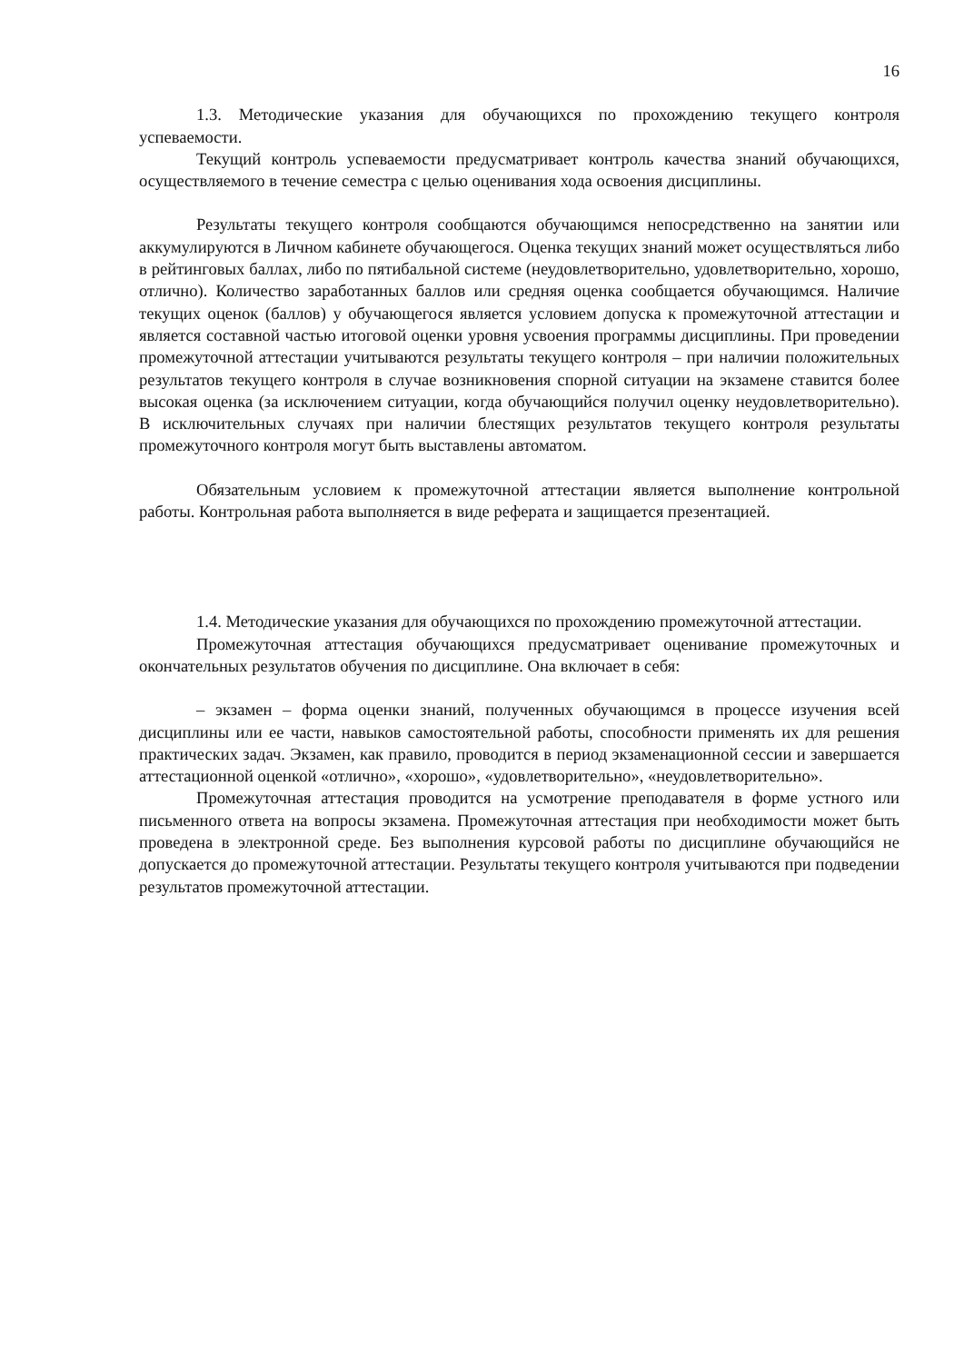16
1.3. Методические указания для обучающихся по прохождению текущего контроля успеваемости.
Текущий контроль успеваемости предусматривает контроль качества знаний обучающихся, осуществляемого в течение семестра с целью оценивания хода освоения дисциплины.
Результаты текущего контроля сообщаются обучающимся непосредственно на занятии или аккумулируются в Личном кабинете обучающегося. Оценка текущих знаний может осуществляться либо в рейтинговых баллах, либо по пятибальной системе (неудовлетворительно, удовлетворительно, хорошо, отлично). Количество заработанных баллов или средняя оценка сообщается обучающимся. Наличие текущих оценок (баллов) у обучающегося является условием допуска к промежуточной аттестации и является составной частью итоговой оценки уровня усвоения программы дисциплины. При проведении промежуточной аттестации учитываются результаты текущего контроля – при наличии положительных результатов текущего контроля в случае возникновения спорной ситуации на экзамене ставится более высокая оценка (за исключением ситуации, когда обучающийся получил оценку неудовлетворительно). В исключительных случаях при наличии блестящих результатов текущего контроля результаты промежуточного контроля могут быть выставлены автоматом.
Обязательным условием к промежуточной аттестации является выполнение контрольной работы. Контрольная работа выполняется в виде реферата и защищается презентацией.
1.4. Методические указания для обучающихся по прохождению промежуточной аттестации.
Промежуточная аттестация обучающихся предусматривает оценивание промежуточных и окончательных результатов обучения по дисциплине. Она включает в себя:
– экзамен – форма оценки знаний, полученных обучающимся в процессе изучения всей дисциплины или ее части, навыков самостоятельной работы, способности применять их для решения практических задач. Экзамен, как правило, проводится в период экзаменационной сессии и завершается аттестационной оценкой «отлично», «хорошо», «удовлетворительно», «неудовлетворительно».
Промежуточная аттестация проводится на усмотрение преподавателя в форме устного или письменного ответа на вопросы экзамена. Промежуточная аттестация при необходимости может быть проведена в электронной среде. Без выполнения курсовой работы по дисциплине обучающийся не допускается до промежуточной аттестации. Результаты текущего контроля учитываются при подведении результатов промежуточной аттестации.